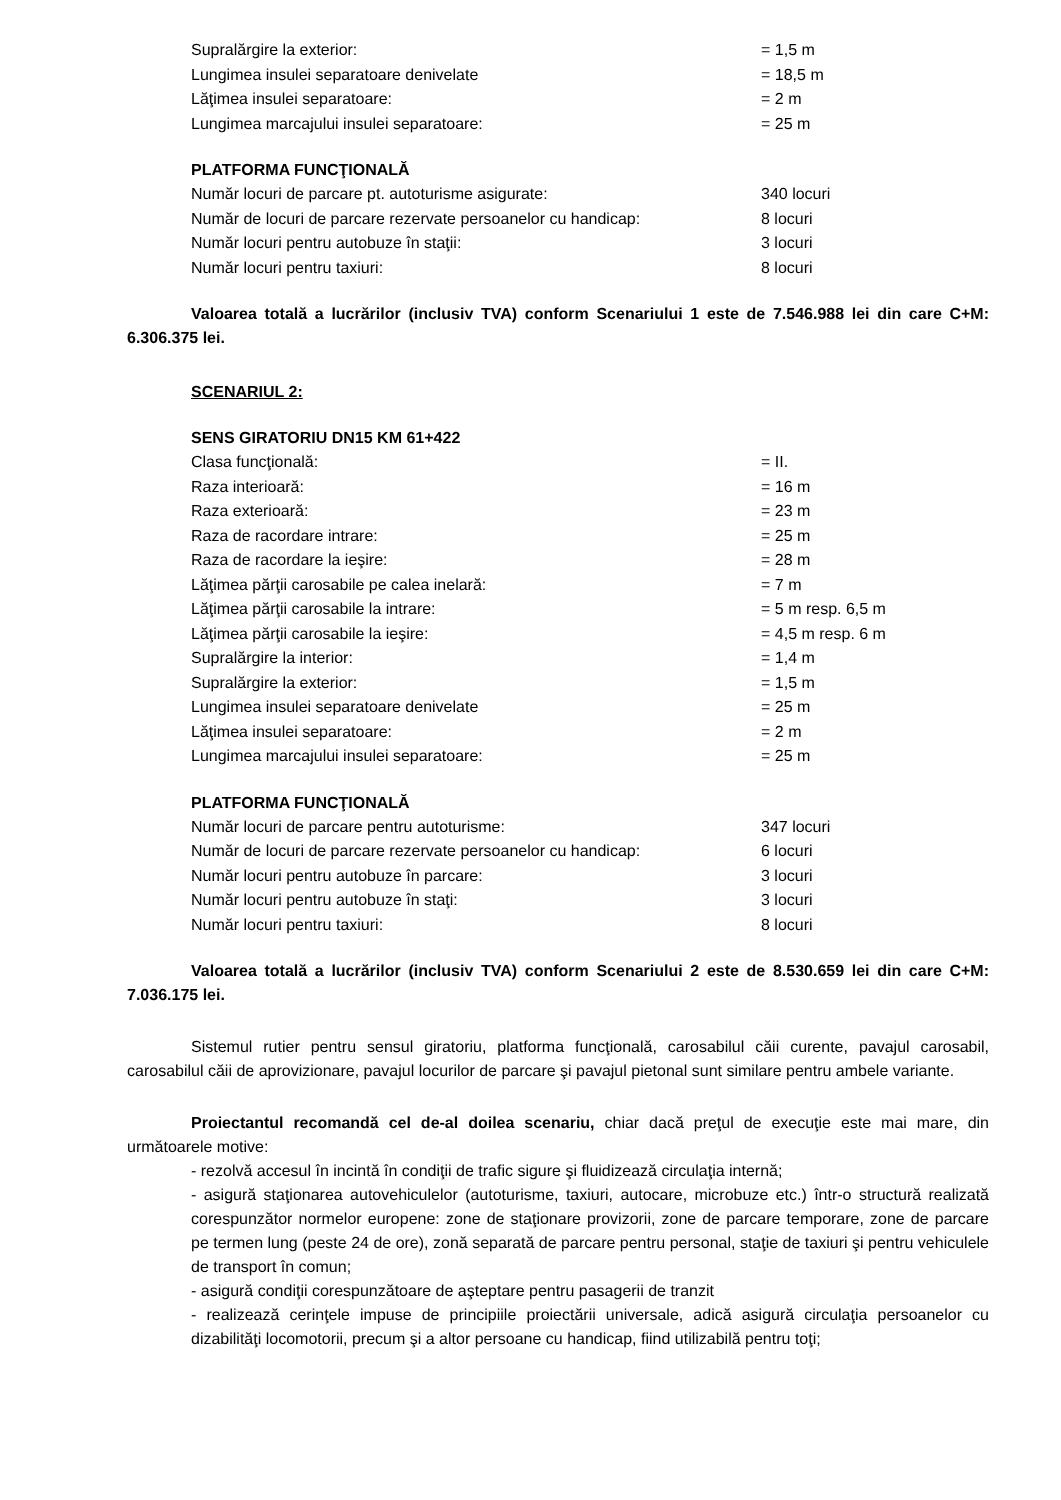Supralărgire la exterior: = 1,5 m
Lungimea insulei separatoare denivelate = 18,5 m
Lăţimea insulei separatoare: = 2 m
Lungimea marcajului insulei separatoare: = 25 m
PLATFORMA FUNCŢIONALĂ
Număr locuri de parcare pt. autoturisme asigurate: 340 locuri
Număr de locuri de parcare rezervate persoanelor cu handicap: 8 locuri
Număr locuri pentru autobuze în staţii: 3 locuri
Număr locuri pentru taxiuri: 8 locuri
Valoarea totală a lucrărilor (inclusiv TVA) conform Scenariului 1 este de 7.546.988 lei din care C+M: 6.306.375 lei.
SCENARIUL 2:
SENS GIRATORIU DN15 KM 61+422
Clasa funcţională: = II.
Raza interioară: = 16 m
Raza exterioară: = 23 m
Raza de racordare intrare: = 25 m
Raza de racordare la ieşire: = 28 m
Lăţimea părţii carosabile pe calea inelară: = 7 m
Lăţimea părţii carosabile la intrare: = 5 m resp. 6,5 m
Lăţimea părţii carosabile la ieşire: = 4,5 m resp. 6 m
Supralărgire la interior: = 1,4 m
Supralărgire la exterior: = 1,5 m
Lungimea insulei separatoare denivelate = 25 m
Lăţimea insulei separatoare: = 2 m
Lungimea marcajului insulei separatoare: = 25 m
PLATFORMA FUNCŢIONALĂ
Număr locuri de parcare pentru autoturisme: 347 locuri
Număr de locuri de parcare rezervate persoanelor cu handicap: 6 locuri
Număr locuri pentru autobuze în parcare: 3 locuri
Număr locuri pentru autobuze în staţi: 3 locuri
Număr locuri pentru taxiuri: 8 locuri
Valoarea totală a lucrărilor (inclusiv TVA) conform Scenariului 2 este de 8.530.659 lei din care C+M: 7.036.175 lei.
Sistemul rutier pentru sensul giratoriu, platforma funcţională, carosabilul căii curente, pavajul carosabil, carosabilul căii de aprovizionare, pavajul locurilor de parcare şi pavajul pietonal sunt similare pentru ambele variante.
Proiectantul recomandă cel de-al doilea scenariu, chiar dacă preţul de execuţie este mai mare, din următoarele motive:
- rezolvă accesul în incintă în condiţii de trafic sigure şi fluidizează circulaţia internă;
- asigură staţionarea autovehiculelor (autoturisme, taxiuri, autocare, microbuze etc.) într-o structură realizată corespunzător normelor europene: zone de staţionare provizorii, zone de parcare temporare, zone de parcare pe termen lung (peste 24 de ore), zonă separată de parcare pentru personal, staţie de taxiuri şi pentru vehiculele de transport în comun;
- asigură condiţii corespunzătoare de aşteptare pentru pasagerii de tranzit
- realizează cerinţele impuse de principiile proiectării universale, adică asigură circulaţia persoanelor cu dizabilităţi locomotorii, precum şi a altor persoane cu handicap, fiind utilizabilă pentru toţi;